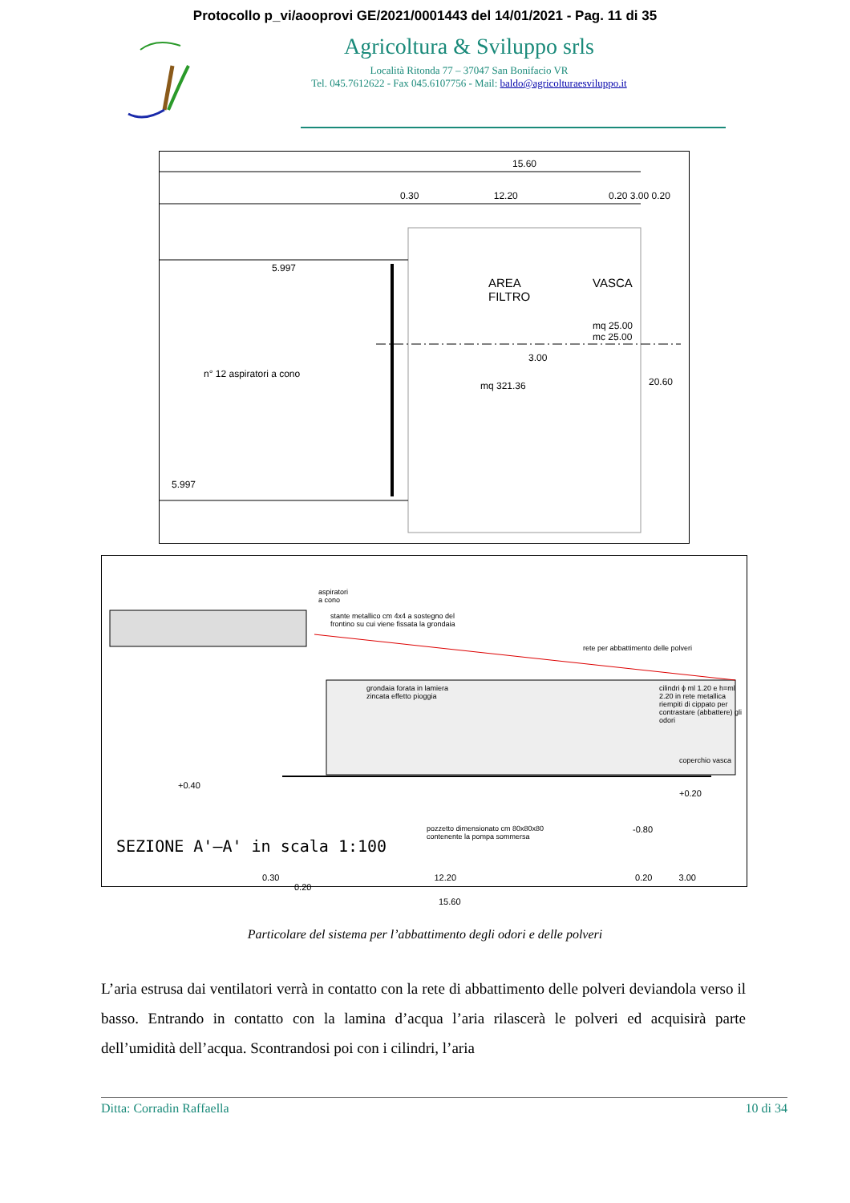Protocollo p_vi/aooprovi GE/2021/0001443 del 14/01/2021 - Pag. 11 di 35
Agricoltura & Sviluppo srls
Località Ritonda 77 – 37047 San Bonifacio VR
Tel. 045.7612622 - Fax 045.6107756 - Mail: baldo@agricolturaesviluppo.it
15.60
0.30 12.20 0.20 3.00 0.20
AREA
FILTRO
VASCA
mq 25.00
mc 25.00
n° 12 aspiratori a cono
mq 321.36
5.997
5.997
20.60
3.00
aspiratori
a cono
stante metallico cm 4x4 a sostegno del
frontino su cui viene fissata la grondaia
rete per abbattimento delle polveri
grondaia forata in lamiera
zincata effetto pioggia
cilindri ϕ ml 1.20 e h=ml 2.20 in rete metallica
riempiti di cippato per contrastare (abbattere) gli odori
coperchio vasca
+0.40
+0.20
-0.80
pozzetto dimensionato cm 80x80x80
contenente la pompa sommersa
0.30 12.20 0.20 3.00 0.20
15.60
SEZIONE A'–A' in scala 1:100
Particolare del sistema per l’abbattimento degli odori e delle polveri
L’aria estrusa dai ventilatori verrà in contatto con la rete di abbattimento delle polveri deviandola verso il basso. Entrando in contatto con la lamina d’acqua l’aria rilascerà le polveri ed acquisirà parte dell’umidità dell’acqua. Scontrandosi poi con i cilindri, l’aria
Ditta: Corradin Raffaella 10 di 34